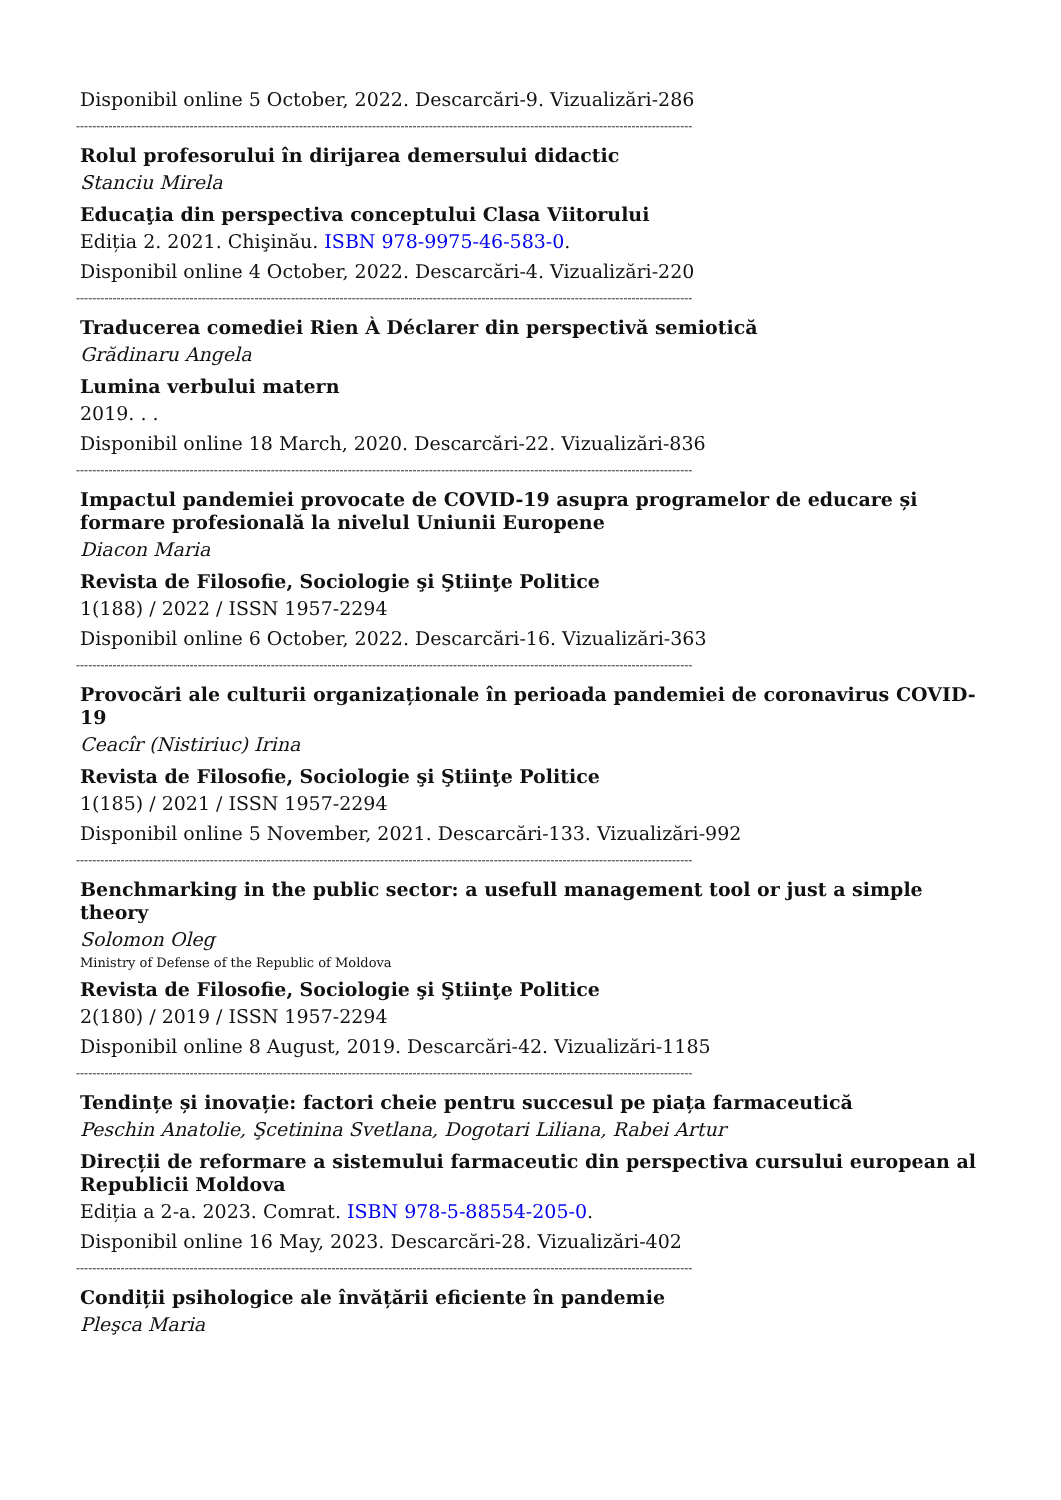Disponibil online 5 October, 2022. Descarcări-9. Vizualizări-286
--------------------------------------------------------------------------------------------------------------------------------------------------------
Rolul profesorului în dirijarea demersului didactic
Stanciu Mirela
Educaţia din perspectiva conceptului Clasa Viitorului
Ediția 2. 2021. Chişinău. ISBN 978-9975-46-583-0.
Disponibil online 4 October, 2022. Descarcări-4. Vizualizări-220
--------------------------------------------------------------------------------------------------------------------------------------------------------
Traducerea comediei Rien À Déclarer din perspectivă semiotică
Grădinaru Angela
Lumina verbului matern
2019. . .
Disponibil online 18 March, 2020. Descarcări-22. Vizualizări-836
--------------------------------------------------------------------------------------------------------------------------------------------------------
Impactul pandemiei provocate de COVID-19 asupra programelor de educare și formare profesională la nivelul Uniunii Europene
Diacon Maria
Revista de Filosofie, Sociologie şi Ştiinţe Politice
1(188) / 2022 / ISSN 1957-2294
Disponibil online 6 October, 2022. Descarcări-16. Vizualizări-363
--------------------------------------------------------------------------------------------------------------------------------------------------------
Provocări ale culturii organizaționale în perioada pandemiei de coronavirus COVID-19
Ceacîr (Nistiriuc) Irina
Revista de Filosofie, Sociologie şi Ştiinţe Politice
1(185) / 2021 / ISSN 1957-2294
Disponibil online 5 November, 2021. Descarcări-133. Vizualizări-992
--------------------------------------------------------------------------------------------------------------------------------------------------------
Benchmarking in the public sector: a usefull management tool or just a simple theory
Solomon Oleg
Ministry of Defense of the Republic of Moldova
Revista de Filosofie, Sociologie şi Ştiinţe Politice
2(180) / 2019 / ISSN 1957-2294
Disponibil online 8 August, 2019. Descarcări-42. Vizualizări-1185
--------------------------------------------------------------------------------------------------------------------------------------------------------
Tendințe și inovație: factori cheie pentru succesul pe piața farmaceutică
Peschin Anatolie, Şcetinina Svetlana, Dogotari Liliana, Rabei Artur
Direcții de reformare a sistemului farmaceutic din perspectiva cursului european al Republicii Moldova
Ediția a 2-a. 2023. Comrat. ISBN 978-5-88554-205-0.
Disponibil online 16 May, 2023. Descarcări-28. Vizualizări-402
--------------------------------------------------------------------------------------------------------------------------------------------------------
Condiții psihologice ale învățării eficiente în pandemie
Pleşca Maria